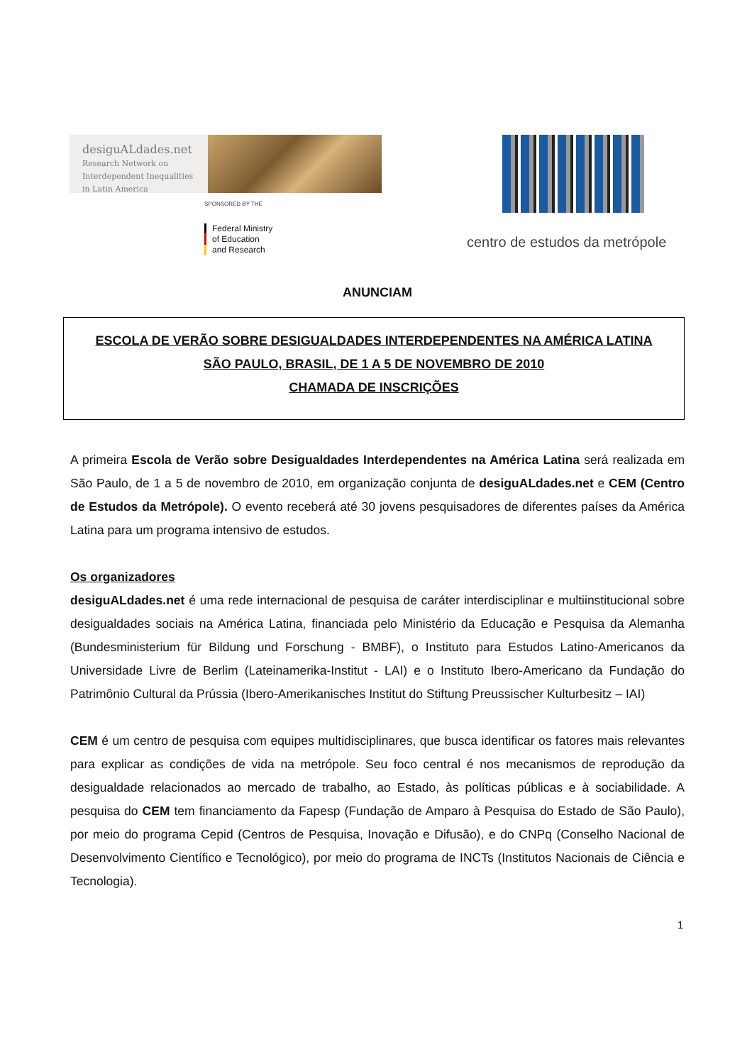desiguALdades.net
Research Network on Interdependent Inequalities in Latin America
SPONSORED BY THE
Federal Ministry
of Education
and Research
centro de estudos da metrópole
ANUNCIAM
ESCOLA DE VERÃO SOBRE DESIGUALDADES INTERDEPENDENTES NA AMÉRICA LATINA
SÃO PAULO, BRASIL, DE 1 A 5 DE NOVEMBRO DE 2010
CHAMADA DE INSCRIÇÕES
A primeira Escola de Verão sobre Desigualdades Interdependentes na América Latina será realizada em São Paulo, de 1 a 5 de novembro de 2010, em organização conjunta de desiguALdades.net e CEM (Centro de Estudos da Metrópole). O evento receberá até 30 jovens pesquisadores de diferentes países da América Latina para um programa intensivo de estudos.
Os organizadores
desiguALdades.net é uma rede internacional de pesquisa de caráter interdisciplinar e multiinstitucional sobre desigualdades sociais na América Latina, financiada pelo Ministério da Educação e Pesquisa da Alemanha (Bundesministerium für Bildung und Forschung - BMBF), o Instituto para Estudos Latino-Americanos da Universidade Livre de Berlim (Lateinamerika-Institut - LAI) e o Instituto Ibero-Americano da Fundação do Patrimônio Cultural da Prússia (Ibero-Amerikanisches Institut do Stiftung Preussischer Kulturbesitz – IAI)
CEM é um centro de pesquisa com equipes multidisciplinares, que busca identificar os fatores mais relevantes para explicar as condições de vida na metrópole. Seu foco central é nos mecanismos de reprodução da desigualdade relacionados ao mercado de trabalho, ao Estado, às políticas públicas e à sociabilidade. A pesquisa do CEM tem financiamento da Fapesp (Fundação de Amparo à Pesquisa do Estado de São Paulo), por meio do programa Cepid (Centros de Pesquisa, Inovação e Difusão), e do CNPq (Conselho Nacional de Desenvolvimento Científico e Tecnológico), por meio do programa de INCTs (Institutos Nacionais de Ciência e Tecnologia).
1